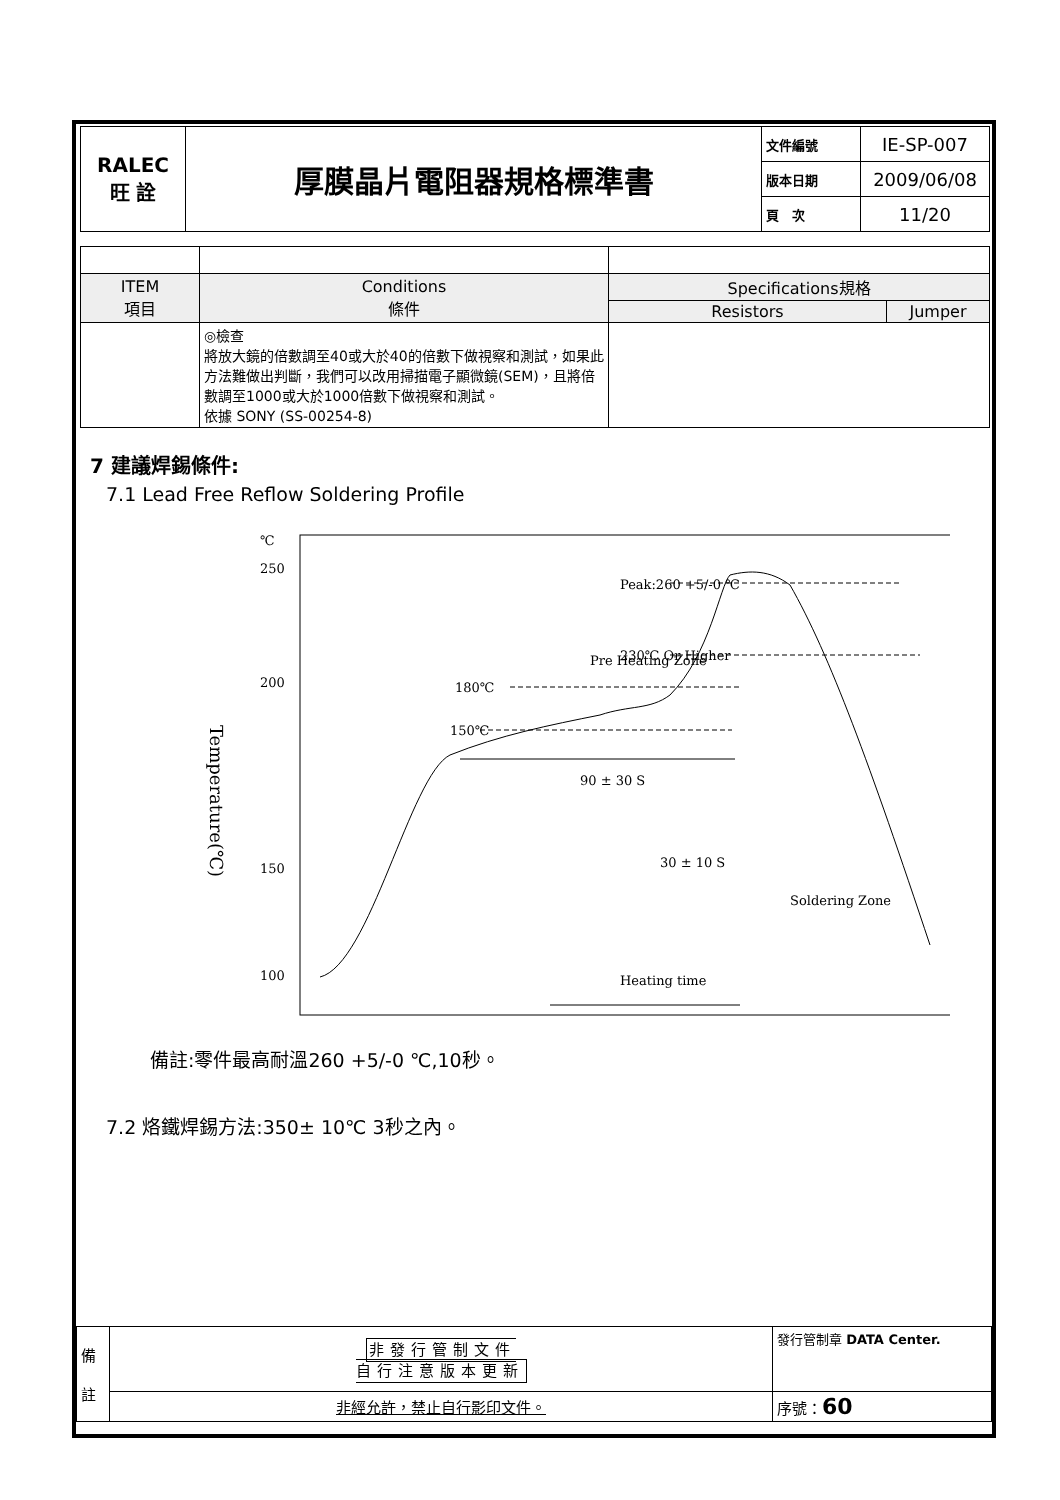| RALEC 旺 詮 | 厚膜晶片電阻器規格標準書 | 文件編號 | IE-SP-007 |
| | | 版本日期 | 2009/06/08 |
| | | 頁 次 | 11/20 |
| ITEM 項目 | Conditions 條件 | Specifications規格 | |
| --- | --- | --- | --- |
| | | Resistors | Jumper |
| | ◎檢查 將放大鏡的倍數調至40或大於40的倍數下做視察和測試，如果此方法難做出判斷，我們可以改用掃描電子顯微鏡(SEM)，且將倍數調至1000或大於1000倍數下做視察和測試。 依據 SONY (SS-00254-8) | | |
7 建議焊錫條件:
7.1 Lead Free Reflow Soldering Profile
℃
250
200
150
100
Temperature(℃)
150℃
180℃
Pre Heating Zone
230℃ Or Higher
Peak:260 +5/-0 ℃
90 ± 30 S
30 ± 10 S
Soldering Zone
Heating time
備註:零件最高耐溫260 +5/-0 ℃,10秒。
7.2 烙鐵焊錫方法:350± 10℃ 3秒之內。
| 備 註 | 非發行管制文件 自行注意版本更新 | 發行管制章 DATA Center. |
| | 非經允許，禁止自行影印文件。 | 序號： 60 |